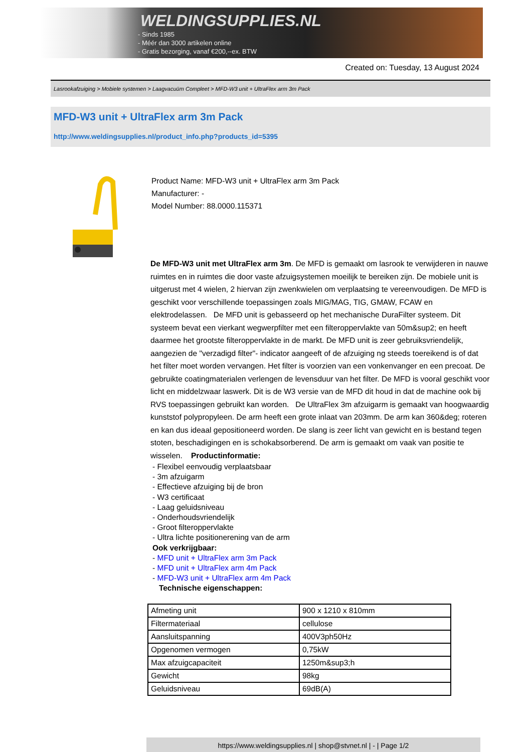WELDINGSUPPLIES.NL
- Sinds 1985
- Méér dan 3000 artikelen online
- Gratis bezorging, vanaf €200,--ex. BTW
Created on: Tuesday, 13 August 2024
Lasrookafzuiging > Mobiele systemen > Laagvacuüm Compleet > MFD-W3 unit + UltraFlex arm 3m Pack
MFD-W3 unit + UltraFlex arm 3m Pack
http://www.weldingsupplies.nl/product_info.php?products_id=5395
Product Name: MFD-W3 unit + UltraFlex arm 3m Pack
Manufacturer: -
Model Number: 88.0000.115371
De MFD-W3 unit met UltraFlex arm 3m. De MFD is gemaakt om lasrook te verwijderen in nauwe ruimtes en in ruimtes die door vaste afzuigsystemen moeilijk te bereiken zijn. De mobiele unit is uitgerust met 4 wielen, 2 hiervan zijn zwenkwielen om verplaatsing te vereenvoudigen. De MFD is geschikt voor verschillende toepassingen zoals MIG/MAG, TIG, GMAW, FCAW en elektrodelassen. De MFD unit is gebasseerd op het mechanische DuraFilter systeem. Dit systeem bevat een vierkant wegwerpfilter met een filteroppervlakte van 50m&sup2; en heeft daarmee het grootste filteroppervlakte in de markt. De MFD unit is zeer gebruiksvriendelijk, aangezien de "verzadigd filter"- indicator aangeeft of de afzuiging ng steeds toereikend is of dat het filter moet worden vervangen. Het filter is voorzien van een vonkenvanger en een precoat. De gebruikte coatingmaterialen verlengen de levensduur van het filter. De MFD is vooral geschikt voor licht en middelzwaar laswerk. Dit is de W3 versie van de MFD dit houd in dat de machine ook bij RVS toepassingen gebruikt kan worden. De UltraFlex 3m afzuigarm is gemaakt van hoogwaardig kunststof polypropyleen. De arm heeft een grote inlaat van 203mm. De arm kan 360&deg; roteren en kan dus ideaal gepositioneerd worden. De slang is zeer licht van gewicht en is bestand tegen stoten, beschadigingen en is schokabsorberend. De arm is gemaakt om vaak van positie te wisselen. Productinformatie:
- Flexibel eenvoudig verplaatsbaar
- 3m afzuigarm
- Effectieve afzuiging bij de bron
- W3 certificaat
- Laag geluidsniveau
- Onderhoudsvriendelijk
- Groot filteroppervlakte
- Ultra lichte positionerening van de arm
Ook verkrijgbaar:
- MFD unit + UltraFlex arm 3m Pack
- MFD unit + UltraFlex arm 4m Pack
- MFD-W3 unit + UltraFlex arm 4m Pack
Technische eigenschappen:
| Afmeting unit | 900 x 1210 x 810mm |
| Filtermateriaal | cellulose |
| Aansluitspanning | 400V3ph50Hz |
| Opgenomen vermogen | 0,75kW |
| Max afzuigcapaciteit | 1250m&sup3;h |
| Gewicht | 98kg |
| Geluidsniveau | 69dB(A) |
https://www.weldingsupplies.nl | shop@stvnet.nl | - | Page 1/2